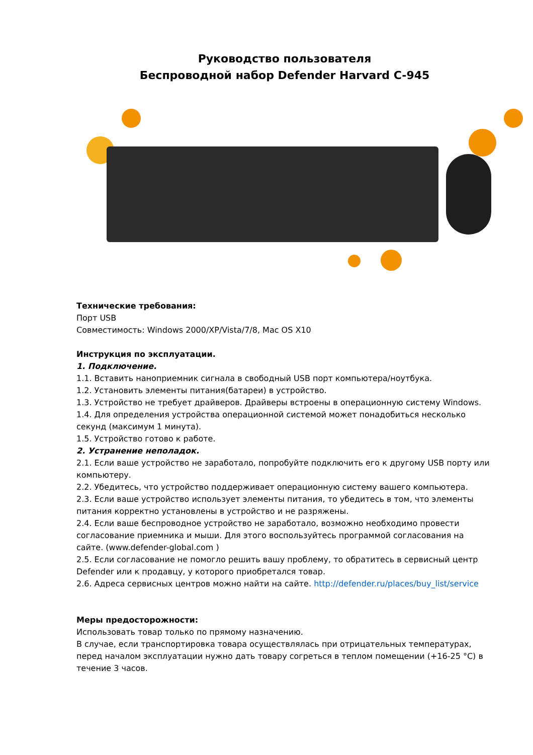Руководство пользователя
Беспроводной набор Defender Harvard C-945
Технические требования:
Порт USB
Совместимость: Windows 2000/XP/Vista/7/8, Mac OS X10
Инструкция по эксплуатации.
1. Подключение.
1.1. Вставить наноприемник сигнала в свободный USB порт компьютера/ноутбука.
1.2. Установить элементы питания(батареи) в устройство.
1.3. Устройство не требует драйверов. Драйверы встроены в операционную систему Windows.
1.4. Для определения устройства операционной системой может понадобиться несколько секунд (максимум 1 минута).
1.5. Устройство готово к работе.
2. Устранение неполадок.
2.1. Если ваше устройство не заработало, попробуйте подключить его к другому USB порту или компьютеру.
2.2. Убедитесь, что устройство поддерживает операционную систему вашего компьютера.
2.3. Если ваше устройство использует элементы питания, то убедитесь в том, что элементы питания корректно установлены в устройство и не разряжены.
2.4. Если ваше беспроводное устройство не заработало, возможно необходимо провести согласование приемника и мыши. Для этого воспользуйтесь программой согласования на сайте. (www.defender-global.com )
2.5. Если согласование не помогло решить вашу проблему, то обратитесь в сервисный центр Defender или к продавцу, у которого приобретался товар.
2.6. Адреса сервисных центров можно найти на сайте. http://defender.ru/places/buy_list/service
Меры предосторожности:
Использовать товар только по прямому назначению.
В случае, если транспортировка товара осуществлялась при отрицательных температурах, перед началом эксплуатации нужно дать товару согреться в теплом помещении (+16-25 °C) в течение 3 часов.